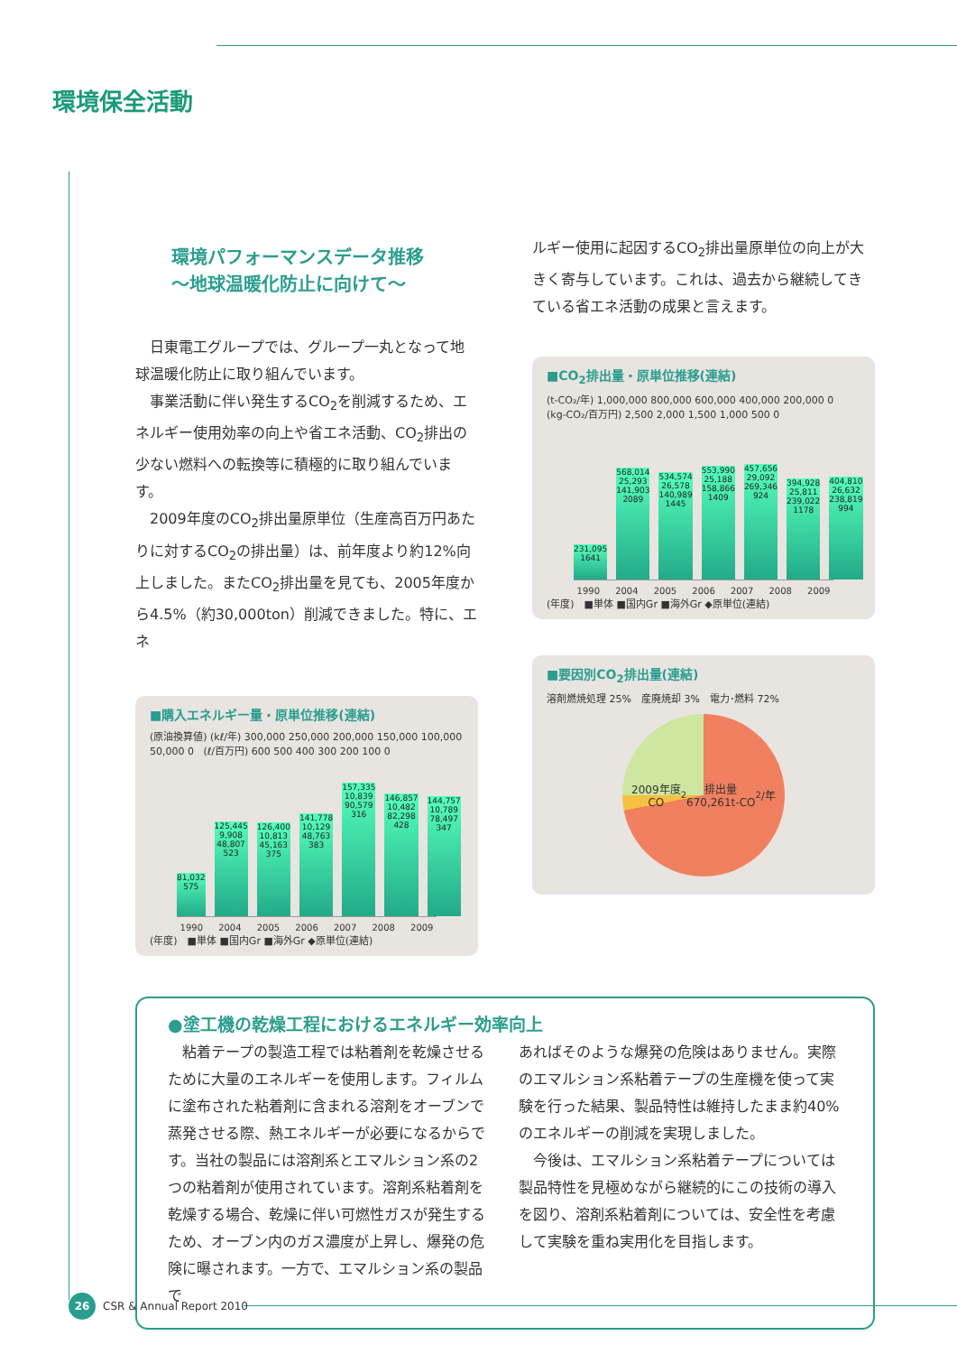環境保全活動
環境パフォーマンスデータ推移
〜地球温暖化防止に向けて〜
　日東電工グループでは、グループ一丸となって地球温暖化防止に取り組んでいます。
　事業活動に伴い発生するCO<sub>2</sub>を削減するため、エネルギー使用効率の向上や省エネ活動、CO<sub>2</sub>排出の少ない燃料への転換等に積極的に取り組んでいます。
　2009年度のCO<sub>2</sub>排出量原単位（生産高百万円あたりに対するCO<sub>2</sub>の排出量）は、前年度より約12%向上しました。またCO<sub>2</sub>排出量を見ても、2005年度から4.5%（約30,000ton）削減できました。特に、エネ
■購入エネルギー量・原単位推移(連結)
(原油換算値) (kℓ/年) 300,000 250,000 200,000 150,000 100,000 50,000 0 (ℓ/百万円) 600 500 400 300 200 100 0
81,032 575
125,445 9,908 48,807 523
126,400 10,813 45,163 375
141,778 10,129 48,763 383
157,335 10,839 90,579 316
146,857 10,482 82,298 428
144,757 10,789 78,497 347
1990 2004 2005 2006 2007 2008 2009
(年度)　■単体 ■国内Gr ■海外Gr ◆原単位(連結)
ルギー使用に起因するCO<sub>2</sub>排出量原単位の向上が大きく寄与しています。これは、過去から継続してきている省エネ活動の成果と言えます。
■CO<sub>2</sub>排出量・原単位推移(連結)
(t-CO₂/年) 1,000,000 800,000 600,000 400,000 200,000 0 (kg-CO₂/百万円) 2,500 2,000 1,500 1,000 500 0
231,095 1641
568,014 25,293 141,903 2089
534,574 26,578 140,989 1445
553,990 25,188 158,866 1409
457,656 29,092 269,346 924
394,928 25,811 239,022 1178
404,810 26,632 238,819 994
1990 2004 2005 2006 2007 2008 2009
(年度)　■単体 ■国内Gr ■海外Gr ◆原単位(連結)
■要因別CO<sub>2</sub>排出量(連結)
溶剤燃焼処理 25%　産廃焼却 3%　電力･燃料 72%
2009年度
CO<sub>2</sub>排出量
670,261t-CO<sub>2</sub>/年
●塗工機の乾燥工程におけるエネルギー効率向上
　粘着テープの製造工程では粘着剤を乾燥させるために大量のエネルギーを使用します。フィルムに塗布された粘着剤に含まれる溶剤をオーブンで蒸発させる際、熱エネルギーが必要になるからです。当社の製品には溶剤系とエマルション系の2つの粘着剤が使用されています。溶剤系粘着剤を乾燥する場合、乾燥に伴い可燃性ガスが発生するため、オーブン内のガス濃度が上昇し、爆発の危険に曝されます。一方で、エマルション系の製品で
あればそのような爆発の危険はありません。実際のエマルション系粘着テープの生産機を使って実験を行った結果、製品特性は維持したまま約40%のエネルギーの削減を実現しました。
　今後は、エマルション系粘着テープについては製品特性を見極めながら継続的にこの技術の導入を図り、溶剤系粘着剤については、安全性を考慮して実験を重ね実用化を目指します。
26 CSR & Annual Report 2010